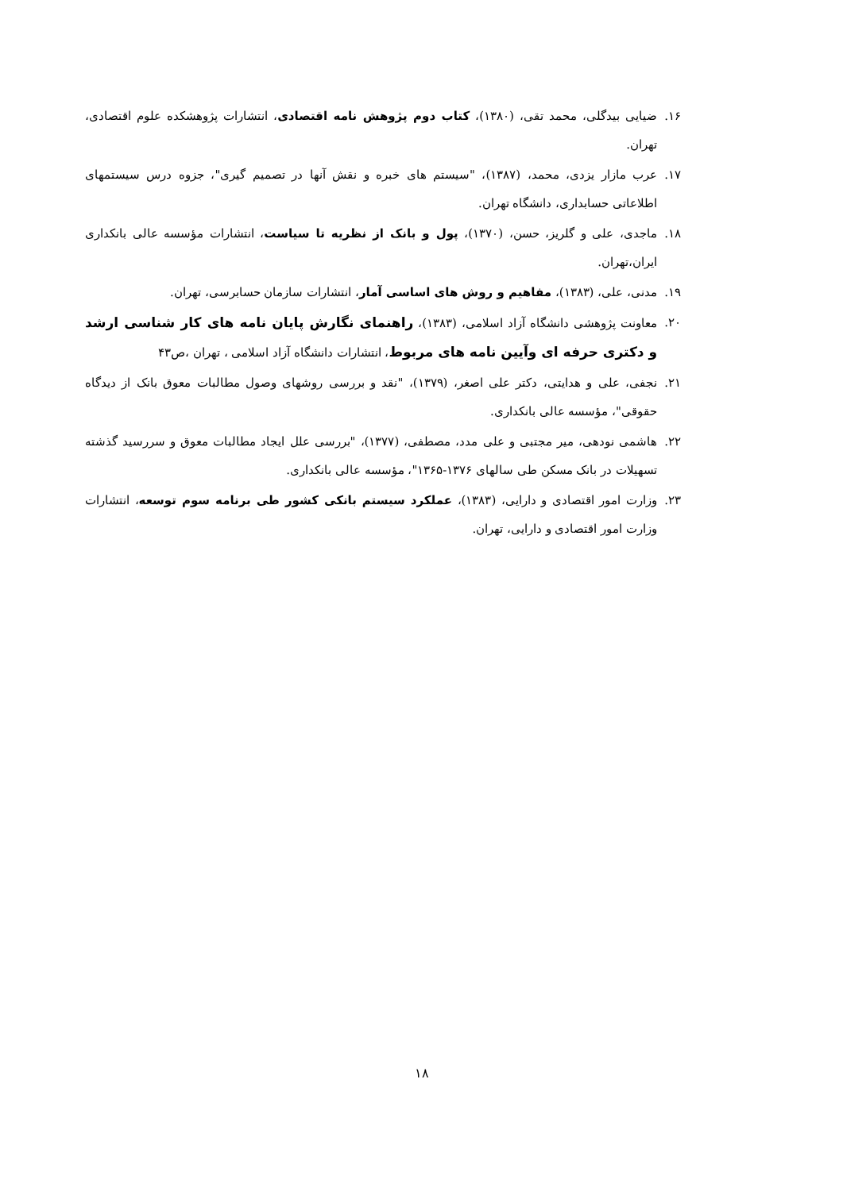۱۶. ضیایی بیدگلی، محمد تقی، (۱۳۸۰)، کتاب دوم پژوهش نامه اقتصادی، انتشارات پژوهشکده علوم اقتصادی، تهران.
۱۷. عرب مازار یزدی، محمد، (۱۳۸۷)، "سیستم های خبره و نقش آنها در تصمیم گیری"، جزوه درس سیستمهای اطلاعاتی حسابداری، دانشگاه تهران.
۱۸. ماجدی، علی و گلریز، حسن، (۱۳۷۰)، پول و بانک از نظریه تا سیاست، انتشارات مؤسسه عالی بانکداری ایران،تهران.
۱۹. مدنی، علی، (۱۳۸۳)، مفاهیم و روش های اساسی آمار، انتشارات سازمان حسابرسی، تهران.
۲۰. معاونت پژوهشی دانشگاه آزاد اسلامی، (۱۳۸۳)، راهنمای نگارش پایان نامه های کار شناسی ارشد و دکتری حرفه ای وآیین نامه های مربوط، انتشارات دانشگاه آزاد اسلامی ، تهران ،ص۴۳
۲۱. نجفی، علی و هدایتی، دکتر علی اصغر، (۱۳۷۹)، "نقد و بررسی روشهای وصول مطالبات معوق بانک از دیدگاه حقوقی"، مؤسسه عالی بانکداری.
۲۲. هاشمی نودهی، میر مجتبی و علی مدد، مصطفی، (۱۳۷۷)، "بررسی علل ایجاد مطالبات معوق و سررسید گذشته تسهیلات در بانک مسکن طی سالهای ۱۳۷۶-۱۳۶۵"، مؤسسه عالی بانکداری.
۲۳. وزارت امور اقتصادی و دارایی، (۱۳۸۳)، عملکرد سیستم بانکی کشور طی برنامه سوم توسعه، انتشارات وزارت امور اقتصادی و دارایی، تهران.
۱۸